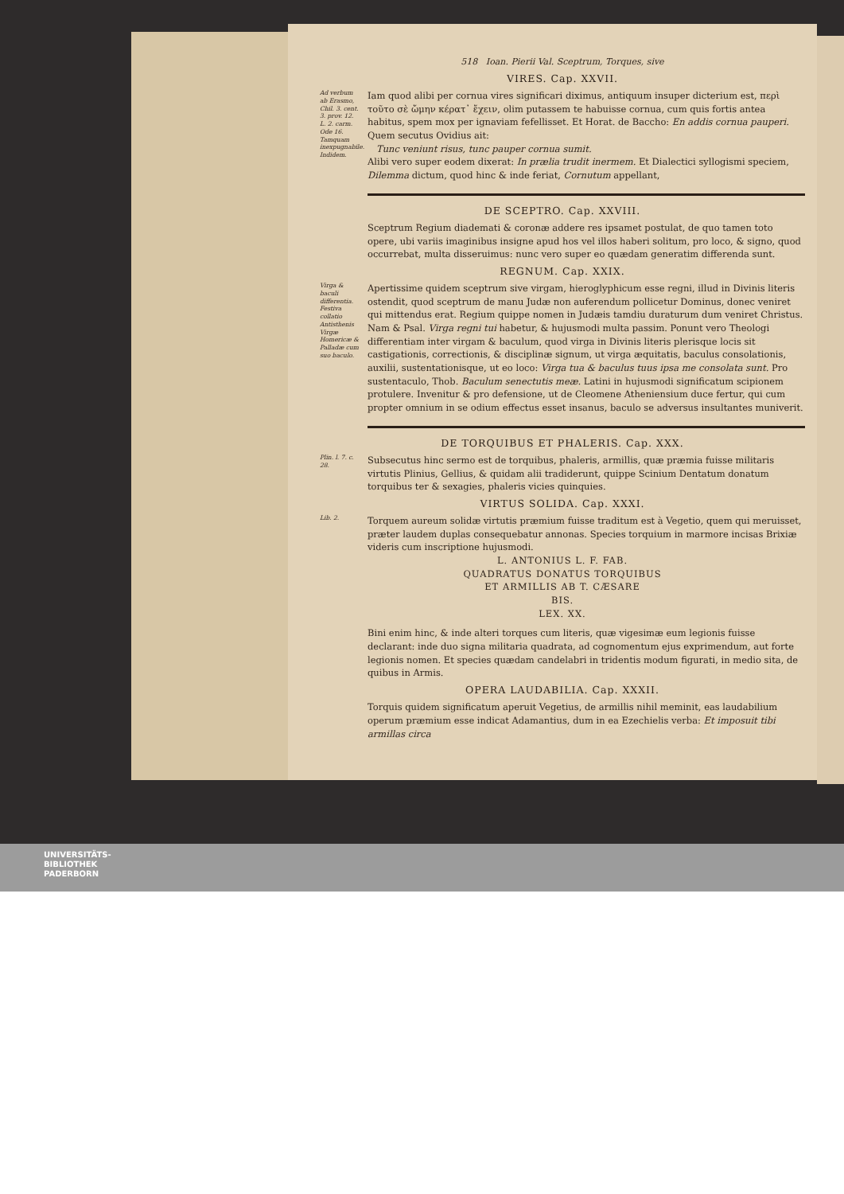518 Ioan. Pierii Val. Sceptrum, Torques, sive
VIRES. Cap. XXVII.
Ad verbum ab Erasmo, Chil. 3. cent. 3. prov. 12. L. 2. carm. Ode 16. Tamquam inexpugnabile. Indidem.
Iam quod alibi per cornua vires significari diximus, antiquum insuper dicterium est, περὶ τοῦτο σὲ ὤμην κέρατ᾽ ἔχειν, olim putassem te habuisse cornua, cum quis fortis antea habitus, spem mox per ignaviam fefellisset. Et Horat. de Baccho: En addis cornua pauperi. Quem secutus Ovidius ait:
Tunc veniunt risus, tunc pauper cornua sumit.
Alibi vero super eodem dixerat: In prælia trudit inermem. Et Dialectici syllogismi speciem, Dilemma dictum, quod hinc & inde feriat, Cornutum appellant,
DE SCEPTRO. Cap. XXVIII.
Sceptrum Regium diademati & coronæ addere res ipsamet postulat, de quo tamen toto opere, ubi variis imaginibus insigne apud hos vel illos haberi solitum, pro loco, & signo, quod occurrebat, multa disseruimus: nunc vero super eo quædam generatim differenda sunt.
REGNUM. Cap. XXIX.
Virga & baculi differentia. Festiva collatio Antisthenis Virgæ Homericæ & Palladæ cum suo baculo.
Apertissime quidem sceptrum sive virgam, hieroglyphicum esse regni, illud in Divinis literis ostendit, quod sceptrum de manu Judæ non auferendum pollicetur Dominus, donec veniret qui mittendus erat. Regium quippe nomen in Judæis tamdiu duraturum dum veniret Christus. Nam & Psal. Virga regni tui habetur, & hujusmodi multa passim. Ponunt vero Theologi differentiam inter virgam & baculum, quod virga in Divinis literis plerisque locis sit castigationis, correctionis, & disciplinæ signum, ut virga æquitatis, baculus consolationis, auxilii, sustentationisque, ut eo loco: Virga tua & baculus tuus ipsa me consolata sunt. Pro sustentaculo, Thob. Baculum senectutis meæ. Latini in hujusmodi significatum scipionem protulere. Invenitur & pro defensione, ut de Cleomene Atheniensium duce fertur, qui cum propter omnium in se odium effectus esset insanus, baculo se adversus insultantes muniverit.
DE TORQUIBUS ET PHALERIS. Cap. XXX.
Plin. l. 7. c. 28.
Subsecutus hinc sermo est de torquibus, phaleris, armillis, quæ præmia fuisse militaris virtutis Plinius, Gellius, & quidam alii tradiderunt, quippe Scinium Dentatum donatum torquibus ter & sexagies, phaleris vicies quinquies.
VIRTUS SOLIDA. Cap. XXXI.
Lib. 2.
Torquem aureum solidæ virtutis præmium fuisse traditum est à Vegetio, quem qui meruisset, præter laudem duplas consequebatur annonas. Species torquium in marmore incisas Brixiæ videris cum inscriptione hujusmodi.
L. ANTONIUS L. F. FAB.
QUADRATUS DONATUS TORQUIBUS
ET ARMILLIS AB T. CÆSARE
BIS.
LEX. XX.
Bini enim hinc, & inde alteri torques cum literis, quæ vigesimæ eum legionis fuisse declarant: inde duo signa militaria quadrata, ad cognomentum ejus exprimendum, aut forte legionis nomen. Et species quædam candelabri in tridentis modum figurati, in medio sita, de quibus in Armis.
OPERA LAUDABILIA. Cap. XXXII.
Torquis quidem significatum aperuit Vegetius, de armillis nihil meminit, eas laudabilium operum præmium esse indicat Adamantius, dum in ea Ezechielis verba: Et imposuit tibi armillas circa
UNIVERSITÄTS-
BIBLIOTHEK
PADERBORN